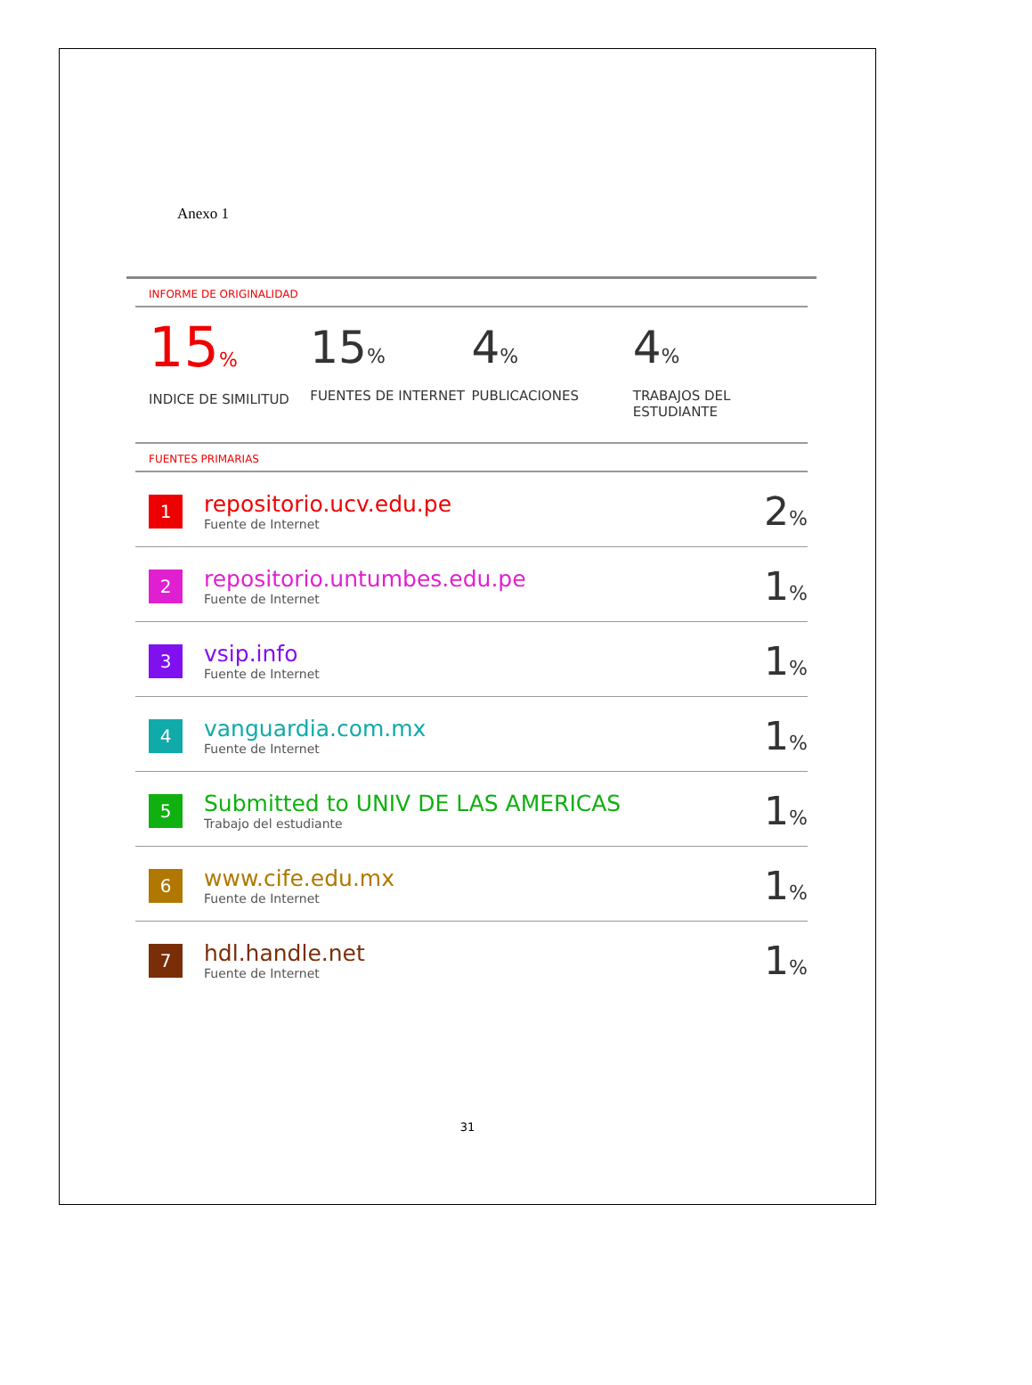Anexo 1
INFORME DE ORIGINALIDAD
15%
INDICE DE SIMILITUD
15%
FUENTES DE INTERNET
4%
PUBLICACIONES
4%
TRABAJOS DEL ESTUDIANTE
FUENTES PRIMARIAS
| 1 | repositorio.ucv.edu.pe Fuente de Internet | 2 % |
| 2 | repositorio.untumbes.edu.pe Fuente de Internet | 1 % |
| 3 | vsip.info Fuente de Internet | 1 % |
| 4 | vanguardia.com.mx Fuente de Internet | 1 % |
| 5 | Submitted to UNIV DE LAS AMERICAS Trabajo del estudiante | 1 % |
| 6 | www.cife.edu.mx Fuente de Internet | 1 % |
| 7 | hdl.handle.net Fuente de Internet | 1 % |
31